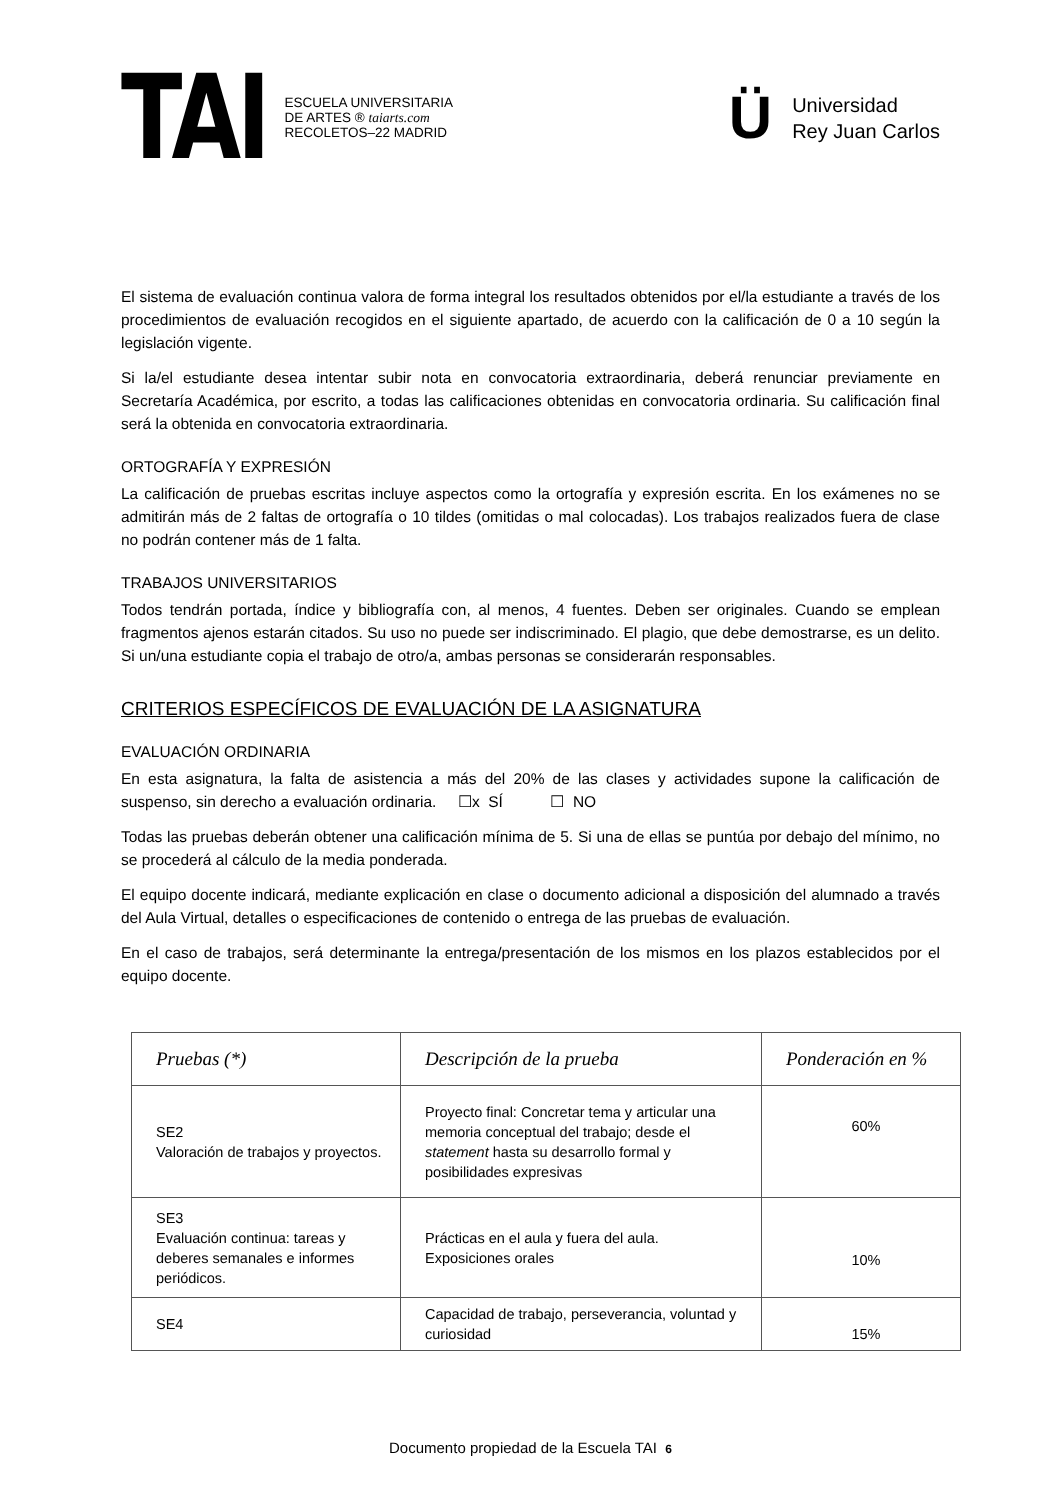TAI ESCUELA UNIVERSITARIA
DE ARTES ® taiarts.com
RECOLETOS–22 MADRID
Ü Universidad
Rey Juan Carlos
El sistema de evaluación continua valora de forma integral los resultados obtenidos por el/la estudiante a través de los procedimientos de evaluación recogidos en el siguiente apartado, de acuerdo con la calificación de 0 a 10 según la legislación vigente.
Si la/el estudiante desea intentar subir nota en convocatoria extraordinaria, deberá renunciar previamente en Secretaría Académica, por escrito, a todas las calificaciones obtenidas en convocatoria ordinaria. Su calificación final será la obtenida en convocatoria extraordinaria.
ORTOGRAFÍA Y EXPRESIÓN
La calificación de pruebas escritas incluye aspectos como la ortografía y expresión escrita. En los exámenes no se admitirán más de 2 faltas de ortografía o 10 tildes (omitidas o mal colocadas). Los trabajos realizados fuera de clase no podrán contener más de 1 falta.
TRABAJOS UNIVERSITARIOS
Todos tendrán portada, índice y bibliografía con, al menos, 4 fuentes. Deben ser originales. Cuando se emplean fragmentos ajenos estarán citados. Su uso no puede ser indiscriminado. El plagio, que debe demostrarse, es un delito. Si un/una estudiante copia el trabajo de otro/a, ambas personas se considerarán responsables.
CRITERIOS ESPECÍFICOS DE EVALUACIÓN DE LA ASIGNATURA
EVALUACIÓN ORDINARIA
En esta asignatura, la falta de asistencia a más del 20% de las clases y actividades supone la calificación de suspenso, sin derecho a evaluación ordinaria. ☐x SÍ ☐ NO
Todas las pruebas deberán obtener una calificación mínima de 5. Si una de ellas se puntúa por debajo del mínimo, no se procederá al cálculo de la media ponderada.
El equipo docente indicará, mediante explicación en clase o documento adicional a disposición del alumnado a través del Aula Virtual, detalles o especificaciones de contenido o entrega de las pruebas de evaluación.
En el caso de trabajos, será determinante la entrega/presentación de los mismos en los plazos establecidos por el equipo docente.
| Pruebas (*) | Descripción de la prueba | Ponderación en % |
| --- | --- | --- |
| SE2 Valoración de trabajos y proyectos. | Proyecto final: Concretar tema y articular una memoria conceptual del trabajo; desde el statement hasta su desarrollo formal y posibilidades expresivas | 60% |
| SE3 Evaluación continua: tareas y deberes semanales e informes periódicos. | Prácticas en el aula y fuera del aula. Exposiciones orales | 10% |
| SE4 | Capacidad de trabajo, perseverancia, voluntad y curiosidad | 15% |
Documento propiedad de la Escuela TAI 6